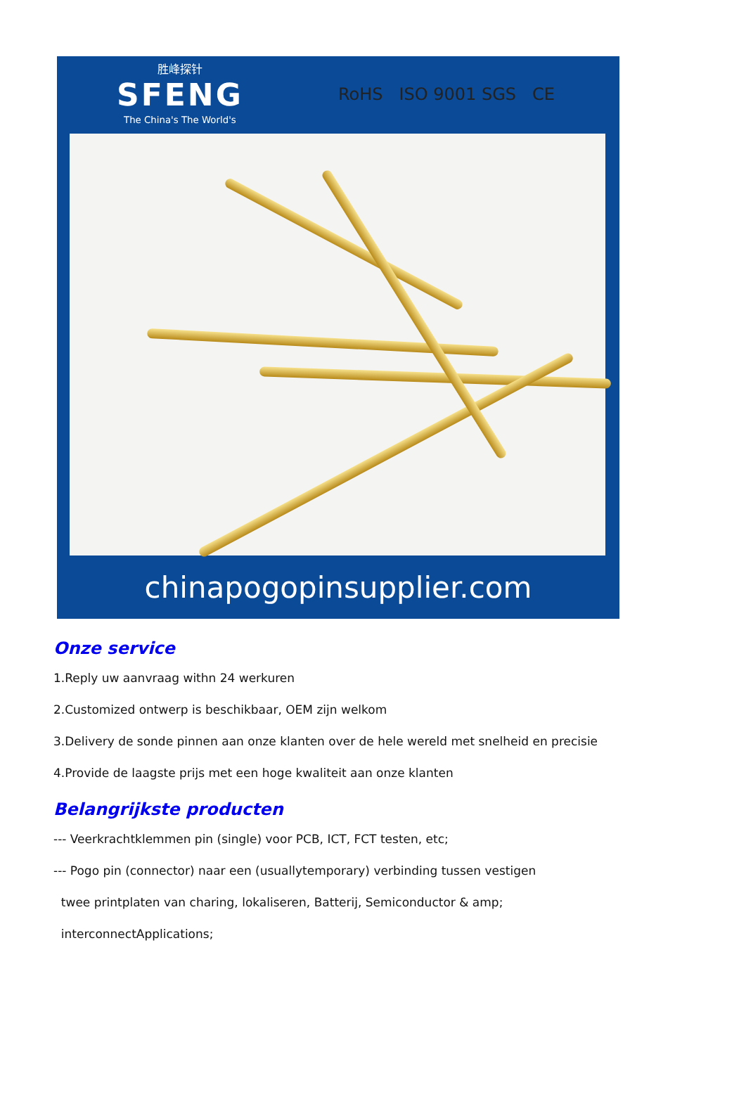胜峰探针
SFENG
The China's The World's
RoHS ISO 9001 SGS CE
chinapogopinsupplier.com
Onze service
1.Reply uw aanvraag withn 24 werkuren
2.Customized ontwerp is beschikbaar, OEM zijn welkom
3.Delivery de sonde pinnen aan onze klanten over de hele wereld met snelheid en precisie
4.Provide de laagste prijs met een hoge kwaliteit aan onze klanten
Belangrijkste producten
--- Veerkrachtklemmen pin (single) voor PCB, ICT, FCT testen, etc;
--- Pogo pin (connector) naar een (usuallytemporary) verbinding tussen vestigen
twee printplaten van charing, lokaliseren, Batterij, Semiconductor & amp;
interconnectApplications;